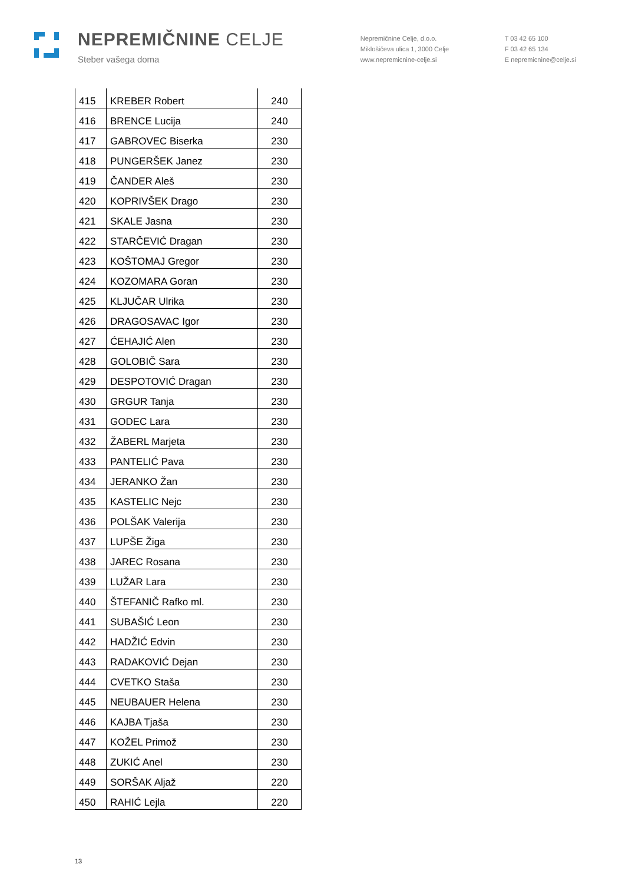NEPREMIČNINE CELJE
Steber vašega doma
Nepremičnine Celje, d.o.o.
Miklošičeva ulica 1, 3000 Celje
www.nepremicnine-celje.si
T 03 42 65 100
F 03 42 65 134
E nepremicnine@celje.si
| 415 | KREBER Robert | 240 |
| 416 | BRENCE Lucija | 240 |
| 417 | GABROVEC Biserka | 230 |
| 418 | PUNGERŠEK Janez | 230 |
| 419 | ČANDER Aleš | 230 |
| 420 | KOPRIVŠEK Drago | 230 |
| 421 | SKALE Jasna | 230 |
| 422 | STARČEVIĆ Dragan | 230 |
| 423 | KOŠTOMAJ Gregor | 230 |
| 424 | KOZOMARA Goran | 230 |
| 425 | KLJUČAR Ulrika | 230 |
| 426 | DRAGOSAVAC Igor | 230 |
| 427 | ĆEHAJIĆ Alen | 230 |
| 428 | GOLOBIČ Sara | 230 |
| 429 | DESPOTOVIĆ Dragan | 230 |
| 430 | GRGUR Tanja | 230 |
| 431 | GODEC Lara | 230 |
| 432 | ŽABERL Marjeta | 230 |
| 433 | PANTELIĆ Pava | 230 |
| 434 | JERANKO Žan | 230 |
| 435 | KASTELIC Nejc | 230 |
| 436 | POLŠAK Valerija | 230 |
| 437 | LUPŠE Žiga | 230 |
| 438 | JAREC Rosana | 230 |
| 439 | LUŽAR Lara | 230 |
| 440 | ŠTEFANIČ Rafko ml. | 230 |
| 441 | SUBAŠIĆ Leon | 230 |
| 442 | HADŽIĆ Edvin | 230 |
| 443 | RADAKOVIĆ Dejan | 230 |
| 444 | CVETKO Staša | 230 |
| 445 | NEUBAUER Helena | 230 |
| 446 | KAJBA Tjaša | 230 |
| 447 | KOŽEL Primož | 230 |
| 448 | ZUKIĆ Anel | 230 |
| 449 | SORŠAK Aljaž | 220 |
| 450 | RAHIĆ Lejla | 220 |
13